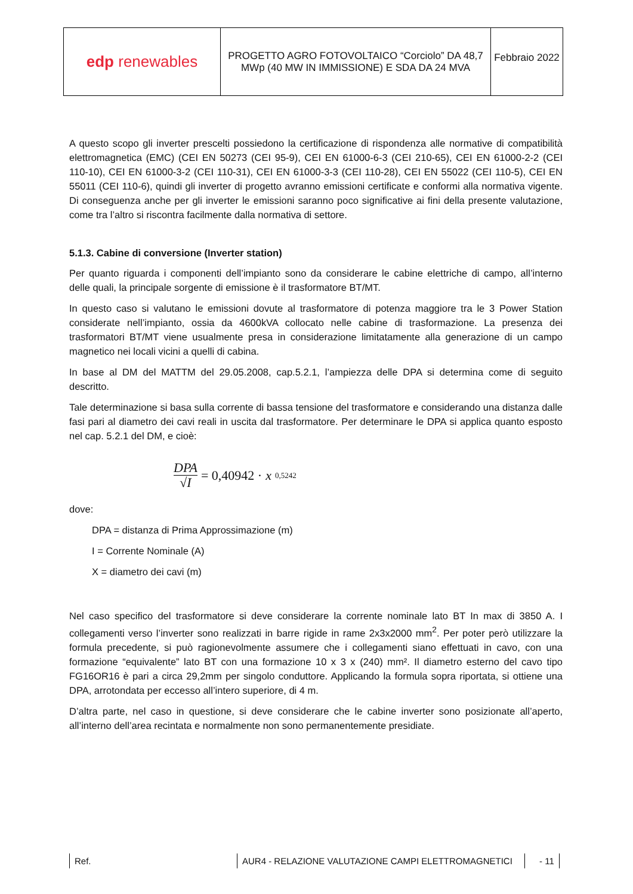| edp renewables | PROGETTO AGRO FOTOVOLTAICO “Corciolo” DA 48,7 MWp (40 MW IN IMMISSIONE) E SDA DA 24 MVA | Febbraio 2022 |
A questo scopo gli inverter prescelti possiedono la certificazione di rispondenza alle normative di compatibilità elettromagnetica (EMC) (CEI EN 50273 (CEI 95-9), CEI EN 61000-6-3 (CEI 210-65), CEI EN 61000-2-2 (CEI 110-10), CEI EN 61000-3-2 (CEI 110-31), CEI EN 61000-3-3 (CEI 110-28), CEI EN 55022 (CEI 110-5), CEI EN 55011 (CEI 110-6), quindi gli inverter di progetto avranno emissioni certificate e conformi alla normativa vigente. Di conseguenza anche per gli inverter le emissioni saranno poco significative ai fini della presente valutazione, come tra l’altro si riscontra facilmente dalla normativa di settore.
5.1.3. Cabine di conversione (Inverter station)
Per quanto riguarda i componenti dell’impianto sono da considerare le cabine elettriche di campo, all’interno delle quali, la principale sorgente di emissione è il trasformatore BT/MT.
In questo caso si valutano le emissioni dovute al trasformatore di potenza maggiore tra le 3 Power Station considerate nell’impianto, ossia da 4600kVA collocato nelle cabine di trasformazione. La presenza dei trasformatori BT/MT viene usualmente presa in considerazione limitatamente alla generazione di un campo magnetico nei locali vicini a quelli di cabina.
In base al DM del MATTM del 29.05.2008, cap.5.2.1, l’ampiezza delle DPA si determina come di seguito descritto.
Tale determinazione si basa sulla corrente di bassa tensione del trasformatore e considerando una distanza dalle fasi pari al diametro dei cavi reali in uscita dal trasformatore. Per determinare le DPA si applica quanto esposto nel cap. 5.2.1 del DM, e cioè:
DPA √I = 0,40942 · x<sup>0,5242</sup>
dove:
DPA = distanza di Prima Approssimazione (m)
I = Corrente Nominale (A)
X = diametro dei cavi (m)
Nel caso specifico del trasformatore si deve considerare la corrente nominale lato BT In max di 3850 A. I collegamenti verso l’inverter sono realizzati in barre rigide in rame 2x3x2000 mm<sup>2</sup>. Per poter però utilizzare la formula precedente, si può ragionevolmente assumere che i collegamenti siano effettuati in cavo, con una formazione “equivalente” lato BT con una formazione 10 x 3 x (240) mm². Il diametro esterno del cavo tipo FG16OR16 è pari a circa 29,2mm per singolo conduttore. Applicando la formula sopra riportata, si ottiene una DPA, arrotondata per eccesso all’intero superiore, di 4 m.
D’altra parte, nel caso in questione, si deve considerare che le cabine inverter sono posizionate all’aperto, all’interno dell’area recintata e normalmente non sono permanentemente presidiate.
Ref. AUR4 - RELAZIONE VALUTAZIONE CAMPI ELETTROMAGNETICI - 11